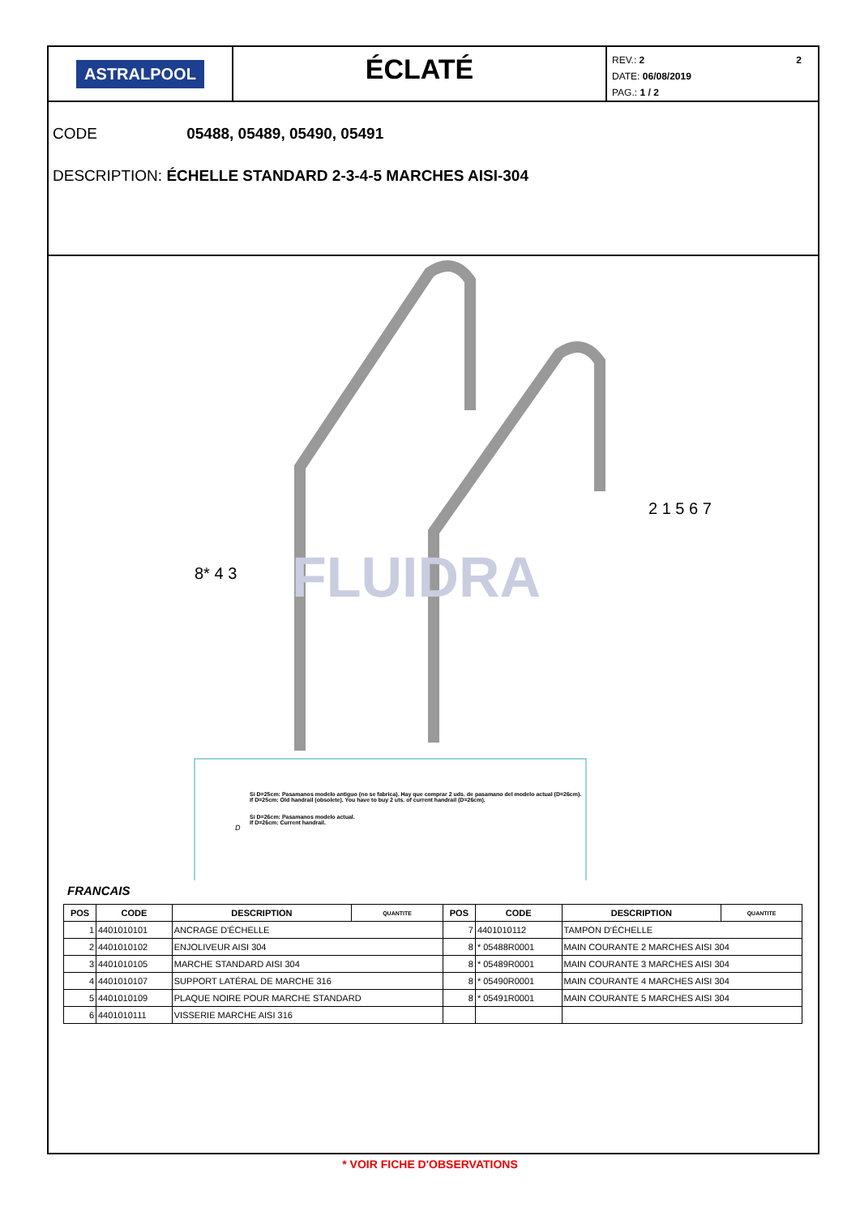ASTRALPOOL
ÉCLATÉ
2 REV.: 2
DATE: 06/08/2019
PAG.: 1 / 2
CODE 05488, 05489, 05490, 05491
DESCRIPTION: ÉCHELLE STANDARD 2-3-4-5 MARCHES AISI-304
FLUIDRA
8* 4 3
2 1 5 6 7
Si D=25cm: Pasamanos modelo antiguo (no se fabrica). Hay que comprar 2 uds. de pasamano del modelo actual (D=26cm).
If D=25cm: Old handrail (obsolete). You have to buy 2 uts. of current handrail (D=26cm).
Si D=26cm: Pasamanos modelo actual.
If D=26cm: Current handrail.
D
FRANCAIS
| POS | CODE | DESCRIPTION | QUANTITE | POS | CODE | DESCRIPTION | QUANTITE |
| --- | --- | --- | --- | --- | --- | --- | --- |
| 1 | 4401010101 | ANCRAGE D'ÉCHELLE | | 7 | 4401010112 | TAMPON D'ÉCHELLE | |
| 2 | 4401010102 | ENJOLIVEUR AISI 304 | | 8 | * 05488R0001 | MAIN COURANTE 2 MARCHES AISI 304 | |
| 3 | 4401010105 | MARCHE STANDARD AISI 304 | | 8 | * 05489R0001 | MAIN COURANTE 3 MARCHES AISI 304 | |
| 4 | 4401010107 | SUPPORT LATÉRAL DE MARCHE 316 | | 8 | * 05490R0001 | MAIN COURANTE 4 MARCHES AISI 304 | |
| 5 | 4401010109 | PLAQUE NOIRE POUR MARCHE STANDARD | | 8 | * 05491R0001 | MAIN COURANTE 5 MARCHES AISI 304 | |
| 6 | 4401010111 | VISSERIE MARCHE AISI 316 | | | | | |
* VOIR FICHE D'OBSERVATIONS